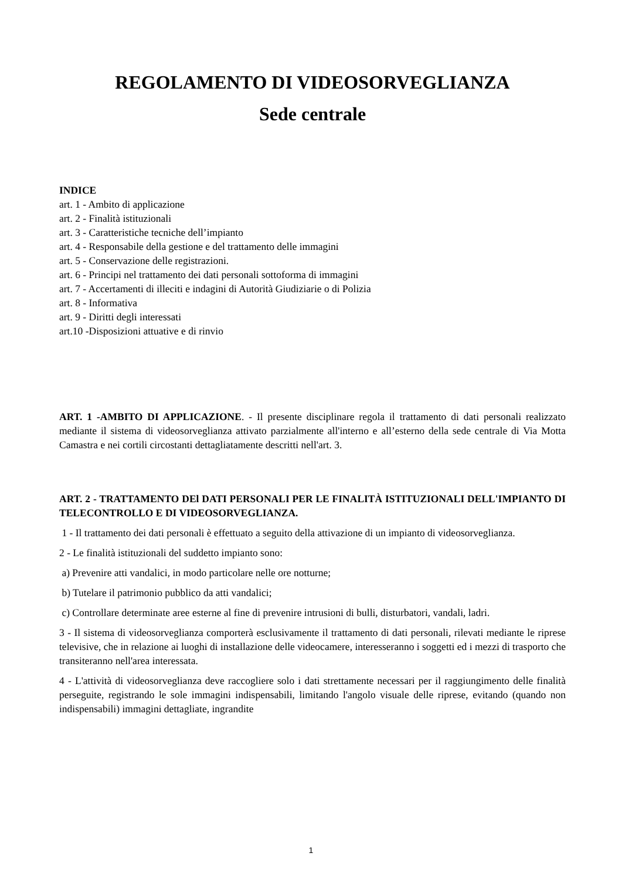REGOLAMENTO DI VIDEOSORVEGLIANZA
Sede centrale
INDICE
art. 1 - Ambito di applicazione
art. 2 - Finalità istituzionali
art. 3 - Caratteristiche tecniche dell’impianto
art. 4 - Responsabile della gestione e del trattamento delle immagini
art. 5 - Conservazione delle registrazioni.
art. 6 - Principi nel trattamento dei dati personali sottoforma di immagini
art. 7 - Accertamenti di illeciti e indagini di Autorità Giudiziarie o di Polizia
art. 8 - Informativa
art. 9 - Diritti degli interessati
art.10 -Disposizioni attuative e di rinvio
ART. 1 -AMBITO DI APPLICAZIONE. - Il presente disciplinare regola il trattamento di dati personali realizzato mediante il sistema di videosorveglianza attivato parzialmente all'interno e all’esterno della sede centrale di Via Motta Camastra e nei cortili circostanti dettagliatamente descritti nell'art. 3.
ART. 2 - TRATTAMENTO DEl DATI PERSONALI PER LE FINALITÀ ISTITUZIONALI DELL'IMPIANTO DI TELECONTROLLO E DI VIDEOSORVEGLIANZA.
1 - Il trattamento dei dati personali è effettuato a seguito della attivazione di un impianto di videosorveglianza.
2 - Le finalità istituzionali del suddetto impianto sono:
a) Prevenire atti vandalici, in modo particolare nelle ore notturne;
b) Tutelare il patrimonio pubblico da atti vandalici;
c) Controllare determinate aree esterne al fine di prevenire intrusioni di bulli, disturbatori, vandali, ladri.
3 - Il sistema di videosorveglianza comporterà esclusivamente il trattamento di dati personali, rilevati mediante le riprese televisive, che in relazione ai luoghi di installazione delle videocamere, interesseranno i soggetti ed i mezzi di trasporto che transiteranno nell'area interessata.
4 - L'attività di videosorveglianza deve raccogliere solo i dati strettamente necessari per il raggiungimento delle finalità perseguite, registrando le sole immagini indispensabili, limitando l'angolo visuale delle riprese, evitando (quando non indispensabili) immagini dettagliate, ingrandite
1